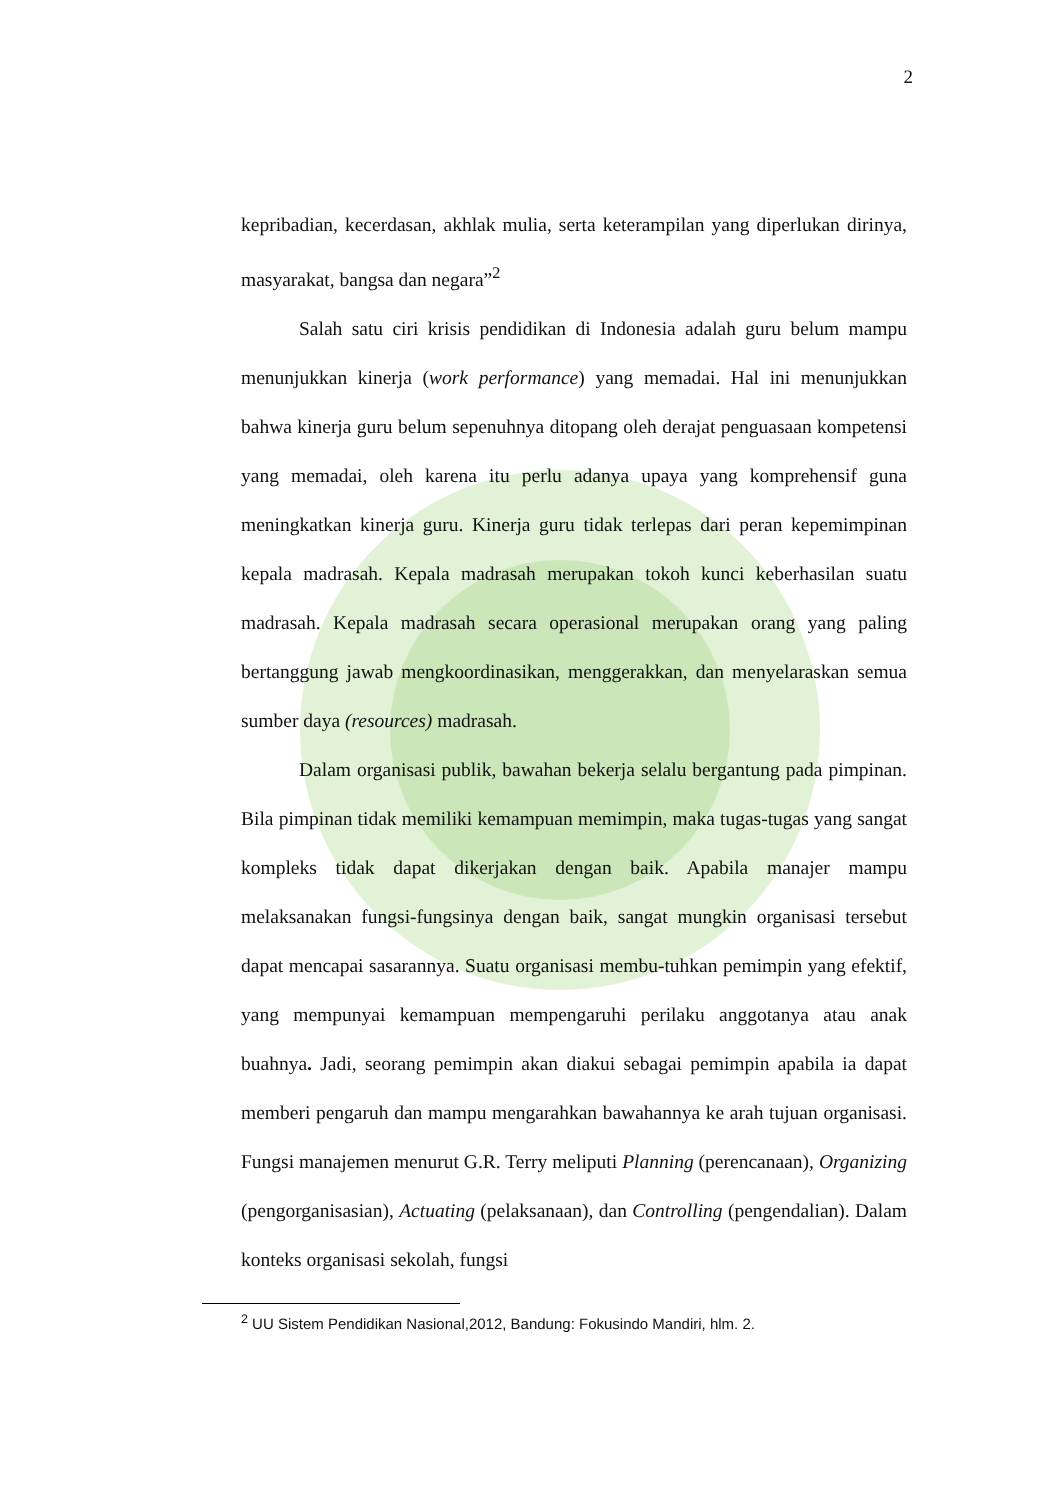2
kepribadian, kecerdasan, akhlak mulia, serta keterampilan yang diperlukan dirinya, masyarakat, bangsa dan negara”<sup>2</sup>
Salah satu ciri krisis pendidikan di Indonesia adalah guru belum mampu menunjukkan kinerja (work performance) yang memadai. Hal ini menunjukkan bahwa kinerja guru belum sepenuhnya ditopang oleh derajat penguasaan kompetensi yang memadai, oleh karena itu perlu adanya upaya yang komprehensif guna meningkatkan kinerja guru. Kinerja guru tidak terlepas dari peran kepemimpinan kepala madrasah. Kepala madrasah merupakan tokoh kunci keberhasilan suatu madrasah. Kepala madrasah secara operasional merupakan orang yang paling bertanggung jawab mengkoordinasikan, menggerakkan, dan menyelaraskan semua sumber daya (resources) madrasah.
Dalam organisasi publik, bawahan bekerja selalu bergantung pada pimpinan. Bila pimpinan tidak memiliki kemampuan memimpin, maka tugas-tugas yang sangat kompleks tidak dapat dikerjakan dengan baik. Apabila manajer mampu melaksanakan fungsi-fungsinya dengan baik, sangat mungkin organisasi tersebut dapat mencapai sasarannya. Suatu organisasi membu-tuhkan pemimpin yang efektif, yang mempunyai kemampuan mempengaruhi perilaku anggotanya atau anak buahnya. Jadi, seorang pemimpin akan diakui sebagai pemimpin apabila ia dapat memberi pengaruh dan mampu mengarahkan bawahannya ke arah tujuan organisasi. Fungsi manajemen menurut G.R. Terry meliputi Planning (perencanaan), Organizing (pengorganisasian), Actuating (pelaksanaan), dan Controlling (pengendalian). Dalam konteks organisasi sekolah, fungsi
<sup>2</sup> UU Sistem Pendidikan Nasional,2012, Bandung: Fokusindo Mandiri, hlm. 2.